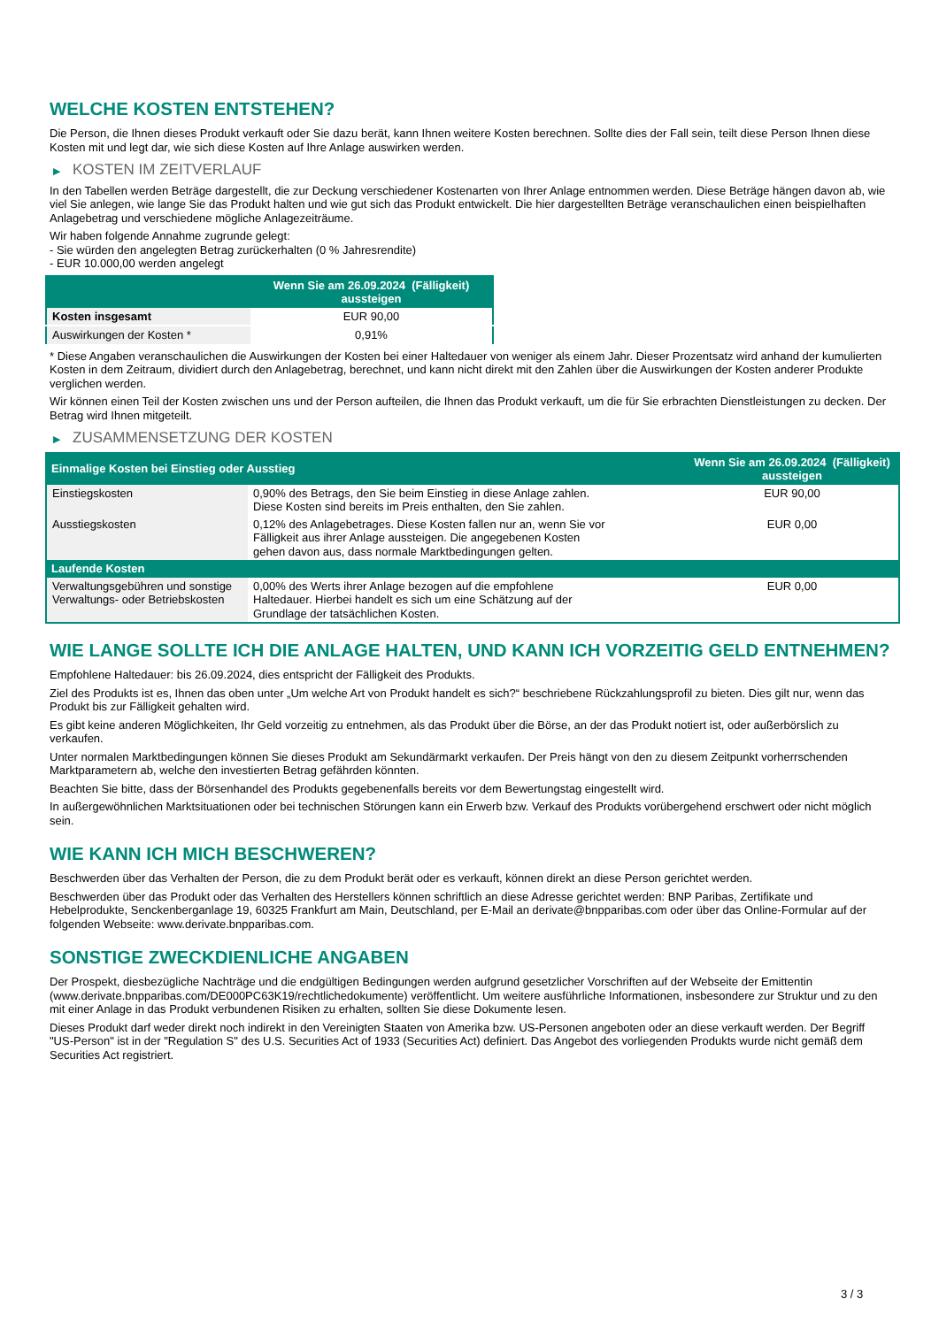WELCHE KOSTEN ENTSTEHEN?
Die Person, die Ihnen dieses Produkt verkauft oder Sie dazu berät, kann Ihnen weitere Kosten berechnen. Sollte dies der Fall sein, teilt diese Person Ihnen diese Kosten mit und legt dar, wie sich diese Kosten auf Ihre Anlage auswirken werden.
▶ KOSTEN IM ZEITVERLAUF
In den Tabellen werden Beträge dargestellt, die zur Deckung verschiedener Kostenarten von Ihrer Anlage entnommen werden. Diese Beträge hängen davon ab, wie viel Sie anlegen, wie lange Sie das Produkt halten und wie gut sich das Produkt entwickelt. Die hier dargestellten Beträge veranschaulichen einen beispielhaften Anlagebetrag und verschiedene mögliche Anlagezeiträume.
Wir haben folgende Annahme zugrunde gelegt:
- Sie würden den angelegten Betrag zurückerhalten (0 % Jahresrendite)
- EUR 10.000,00 werden angelegt
| | Wenn Sie am 26.09.2024 (Fälligkeit) aussteigen |
| --- | --- |
| Kosten insgesamt | EUR 90,00 |
| Auswirkungen der Kosten * | 0,91% |
* Diese Angaben veranschaulichen die Auswirkungen der Kosten bei einer Haltedauer von weniger als einem Jahr. Dieser Prozentsatz wird anhand der kumulierten Kosten in dem Zeitraum, dividiert durch den Anlagebetrag, berechnet, und kann nicht direkt mit den Zahlen über die Auswirkungen der Kosten anderer Produkte verglichen werden.
Wir können einen Teil der Kosten zwischen uns und der Person aufteilen, die Ihnen das Produkt verkauft, um die für Sie erbrachten Dienstleistungen zu decken. Der Betrag wird Ihnen mitgeteilt.
▶ ZUSAMMENSETZUNG DER KOSTEN
| Einmalige Kosten bei Einstieg oder Ausstieg | | Wenn Sie am 26.09.2024 (Fälligkeit) aussteigen |
| --- | --- | --- |
| Einstiegskosten | 0,90% des Betrags, den Sie beim Einstieg in diese Anlage zahlen. Diese Kosten sind bereits im Preis enthalten, den Sie zahlen. | EUR 90,00 |
| Ausstiegskosten | 0,12% des Anlagebetrages. Diese Kosten fallen nur an, wenn Sie vor Fälligkeit aus ihrer Anlage aussteigen. Die angegebenen Kosten gehen davon aus, dass normale Marktbedingungen gelten. | EUR 0,00 |
| Laufende Kosten | | |
| Verwaltungsgebühren und sonstige Verwaltungs- oder Betriebskosten | 0,00% des Werts ihrer Anlage bezogen auf die empfohlene Haltedauer. Hierbei handelt es sich um eine Schätzung auf der Grundlage der tatsächlichen Kosten. | EUR 0,00 |
WIE LANGE SOLLTE ICH DIE ANLAGE HALTEN, UND KANN ICH VORZEITIG GELD ENTNEHMEN?
Empfohlene Haltedauer: bis 26.09.2024, dies entspricht der Fälligkeit des Produkts.
Ziel des Produkts ist es, Ihnen das oben unter „Um welche Art von Produkt handelt es sich?“ beschriebene Rückzahlungsprofil zu bieten. Dies gilt nur, wenn das Produkt bis zur Fälligkeit gehalten wird.
Es gibt keine anderen Möglichkeiten, Ihr Geld vorzeitig zu entnehmen, als das Produkt über die Börse, an der das Produkt notiert ist, oder außerbörslich zu verkaufen.
Unter normalen Marktbedingungen können Sie dieses Produkt am Sekundärmarkt verkaufen. Der Preis hängt von den zu diesem Zeitpunkt vorherrschenden Marktparametern ab, welche den investierten Betrag gefährden könnten.
Beachten Sie bitte, dass der Börsenhandel des Produkts gegebenenfalls bereits vor dem Bewertungstag eingestellt wird.
In außergewöhnlichen Marktsituationen oder bei technischen Störungen kann ein Erwerb bzw. Verkauf des Produkts vorübergehend erschwert oder nicht möglich sein.
WIE KANN ICH MICH BESCHWEREN?
Beschwerden über das Verhalten der Person, die zu dem Produkt berät oder es verkauft, können direkt an diese Person gerichtet werden.
Beschwerden über das Produkt oder das Verhalten des Herstellers können schriftlich an diese Adresse gerichtet werden: BNP Paribas, Zertifikate und Hebelprodukte, Senckenberganlage 19, 60325 Frankfurt am Main, Deutschland, per E-Mail an derivate@bnpparibas.com oder über das Online-Formular auf der folgenden Webseite: www.derivate.bnpparibas.com.
SONSTIGE ZWECKDIENLICHE ANGABEN
Der Prospekt, diesbezügliche Nachträge und die endgültigen Bedingungen werden aufgrund gesetzlicher Vorschriften auf der Webseite der Emittentin (www.derivate.bnpparibas.com/DE000PC63K19/rechtlichedokumente) veröffentlicht. Um weitere ausführliche Informationen, insbesondere zur Struktur und zu den mit einer Anlage in das Produkt verbundenen Risiken zu erhalten, sollten Sie diese Dokumente lesen.
Dieses Produkt darf weder direkt noch indirekt in den Vereinigten Staaten von Amerika bzw. US-Personen angeboten oder an diese verkauft werden. Der Begriff "US-Person" ist in der "Regulation S" des U.S. Securities Act of 1933 (Securities Act) definiert. Das Angebot des vorliegenden Produkts wurde nicht gemäß dem Securities Act registriert.
3 / 3